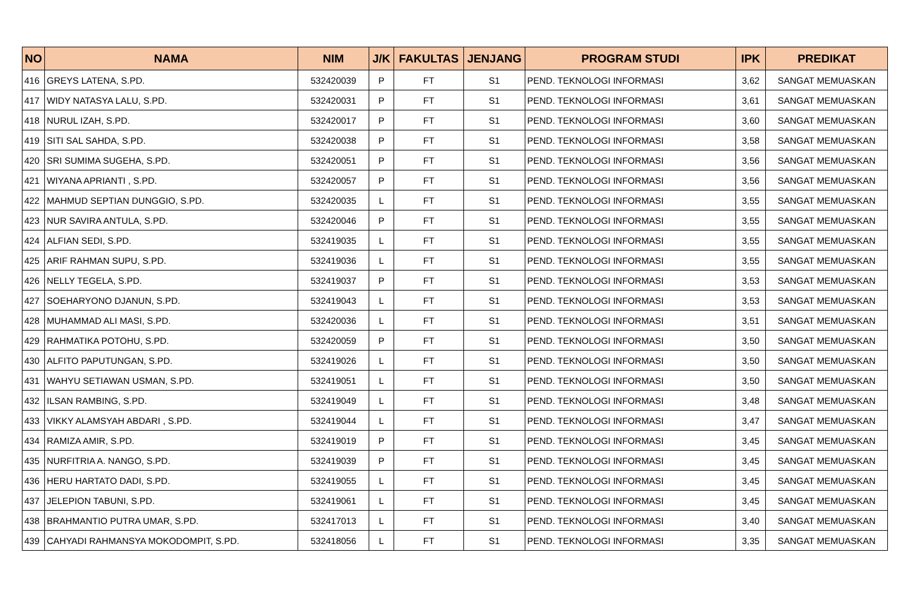| NO | NAMA | NIM | J/K | FAKULTAS | JENJANG | PROGRAM STUDI | IPK | PREDIKAT |
| --- | --- | --- | --- | --- | --- | --- | --- | --- |
| 416 | GREYS LATENA, S.PD. | 532420039 | P | FT | S1 | PEND. TEKNOLOGI INFORMASI | 3,62 | SANGAT MEMUASKAN |
| 417 | WIDY NATASYA LALU, S.PD. | 532420031 | P | FT | S1 | PEND. TEKNOLOGI INFORMASI | 3,61 | SANGAT MEMUASKAN |
| 418 | NURUL IZAH, S.PD. | 532420017 | P | FT | S1 | PEND. TEKNOLOGI INFORMASI | 3,60 | SANGAT MEMUASKAN |
| 419 | SITI SAL SAHDA, S.PD. | 532420038 | P | FT | S1 | PEND. TEKNOLOGI INFORMASI | 3,58 | SANGAT MEMUASKAN |
| 420 | SRI SUMIMA SUGEHA, S.PD. | 532420051 | P | FT | S1 | PEND. TEKNOLOGI INFORMASI | 3,56 | SANGAT MEMUASKAN |
| 421 | WIYANA APRIANTI , S.PD. | 532420057 | P | FT | S1 | PEND. TEKNOLOGI INFORMASI | 3,56 | SANGAT MEMUASKAN |
| 422 | MAHMUD SEPTIAN DUNGGIO, S.PD. | 532420035 | L | FT | S1 | PEND. TEKNOLOGI INFORMASI | 3,55 | SANGAT MEMUASKAN |
| 423 | NUR SAVIRA ANTULA, S.PD. | 532420046 | P | FT | S1 | PEND. TEKNOLOGI INFORMASI | 3,55 | SANGAT MEMUASKAN |
| 424 | ALFIAN SEDI, S.PD. | 532419035 | L | FT | S1 | PEND. TEKNOLOGI INFORMASI | 3,55 | SANGAT MEMUASKAN |
| 425 | ARIF RAHMAN SUPU, S.PD. | 532419036 | L | FT | S1 | PEND. TEKNOLOGI INFORMASI | 3,55 | SANGAT MEMUASKAN |
| 426 | NELLY TEGELA, S.PD. | 532419037 | P | FT | S1 | PEND. TEKNOLOGI INFORMASI | 3,53 | SANGAT MEMUASKAN |
| 427 | SOEHARYONO DJANUN, S.PD. | 532419043 | L | FT | S1 | PEND. TEKNOLOGI INFORMASI | 3,53 | SANGAT MEMUASKAN |
| 428 | MUHAMMAD ALI MASI, S.PD. | 532420036 | L | FT | S1 | PEND. TEKNOLOGI INFORMASI | 3,51 | SANGAT MEMUASKAN |
| 429 | RAHMATIKA POTOHU, S.PD. | 532420059 | P | FT | S1 | PEND. TEKNOLOGI INFORMASI | 3,50 | SANGAT MEMUASKAN |
| 430 | ALFITO PAPUTUNGAN, S.PD. | 532419026 | L | FT | S1 | PEND. TEKNOLOGI INFORMASI | 3,50 | SANGAT MEMUASKAN |
| 431 | WAHYU SETIAWAN USMAN, S.PD. | 532419051 | L | FT | S1 | PEND. TEKNOLOGI INFORMASI | 3,50 | SANGAT MEMUASKAN |
| 432 | ILSAN RAMBING, S.PD. | 532419049 | L | FT | S1 | PEND. TEKNOLOGI INFORMASI | 3,48 | SANGAT MEMUASKAN |
| 433 | VIKKY ALAMSYAH ABDARI , S.PD. | 532419044 | L | FT | S1 | PEND. TEKNOLOGI INFORMASI | 3,47 | SANGAT MEMUASKAN |
| 434 | RAMIZA AMIR, S.PD. | 532419019 | P | FT | S1 | PEND. TEKNOLOGI INFORMASI | 3,45 | SANGAT MEMUASKAN |
| 435 | NURFITRIA A. NANGO, S.PD. | 532419039 | P | FT | S1 | PEND. TEKNOLOGI INFORMASI | 3,45 | SANGAT MEMUASKAN |
| 436 | HERU HARTATO DADI, S.PD. | 532419055 | L | FT | S1 | PEND. TEKNOLOGI INFORMASI | 3,45 | SANGAT MEMUASKAN |
| 437 | JELEPION TABUNI, S.PD. | 532419061 | L | FT | S1 | PEND. TEKNOLOGI INFORMASI | 3,45 | SANGAT MEMUASKAN |
| 438 | BRAHMANTIO PUTRA UMAR, S.PD. | 532417013 | L | FT | S1 | PEND. TEKNOLOGI INFORMASI | 3,40 | SANGAT MEMUASKAN |
| 439 | CAHYADI RAHMANSYA MOKODOMPIT, S.PD. | 532418056 | L | FT | S1 | PEND. TEKNOLOGI INFORMASI | 3,35 | SANGAT MEMUASKAN |